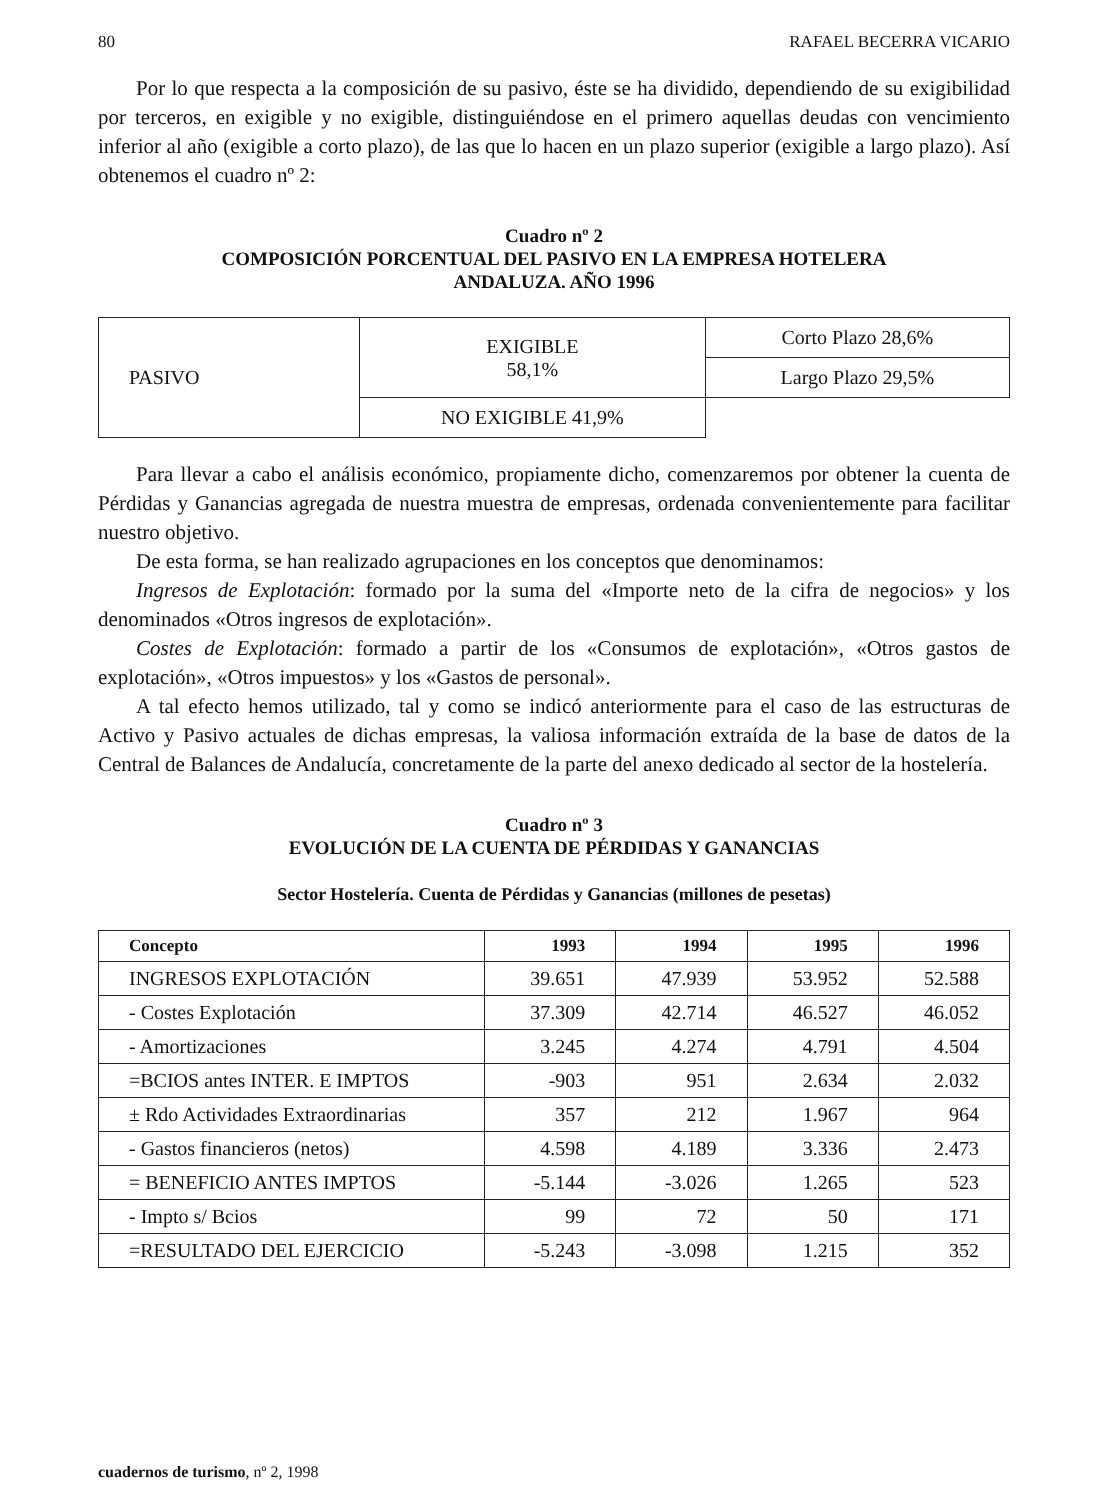80 RAFAEL BECERRA VICARIO
Por lo que respecta a la composición de su pasivo, éste se ha dividido, dependiendo de su exigibilidad por terceros, en exigible y no exigible, distinguiéndose en el primero aquellas deudas con vencimiento inferior al año (exigible a corto plazo), de las que lo hacen en un plazo superior (exigible a largo plazo). Así obtenemos el cuadro nº 2:
Cuadro nº 2
COMPOSICIÓN PORCENTUAL DEL PASIVO EN LA EMPRESA HOTELERA
ANDALUZA. AÑO 1996
| PASIVO | EXIGIBLE 58,1% | Corto Plazo 28,6% |
| | | Largo Plazo 29,5% |
| | NO EXIGIBLE 41,9% | |
Para llevar a cabo el análisis económico, propiamente dicho, comenzaremos por obtener la cuenta de Pérdidas y Ganancias agregada de nuestra muestra de empresas, ordenada convenientemente para facilitar nuestro objetivo.
De esta forma, se han realizado agrupaciones en los conceptos que denominamos:
Ingresos de Explotación: formado por la suma del «Importe neto de la cifra de negocios» y los denominados «Otros ingresos de explotación».
Costes de Explotación: formado a partir de los «Consumos de explotación», «Otros gastos de explotación», «Otros impuestos» y los «Gastos de personal».
A tal efecto hemos utilizado, tal y como se indicó anteriormente para el caso de las estructuras de Activo y Pasivo actuales de dichas empresas, la valiosa información extraída de la base de datos de la Central de Balances de Andalucía, concretamente de la parte del anexo dedicado al sector de la hostelería.
Cuadro nº 3
EVOLUCIÓN DE LA CUENTA DE PÉRDIDAS Y GANANCIAS
Sector Hostelería. Cuenta de Pérdidas y Ganancias (millones de pesetas)
| Concepto | 1993 | 1994 | 1995 | 1996 |
| --- | --- | --- | --- | --- |
| INGRESOS EXPLOTACIÓN | 39.651 | 47.939 | 53.952 | 52.588 |
| - Costes Explotación | 37.309 | 42.714 | 46.527 | 46.052 |
| - Amortizaciones | 3.245 | 4.274 | 4.791 | 4.504 |
| =BCIOS antes INTER. E IMPTOS | -903 | 951 | 2.634 | 2.032 |
| ± Rdo Actividades Extraordinarias | 357 | 212 | 1.967 | 964 |
| - Gastos financieros (netos) | 4.598 | 4.189 | 3.336 | 2.473 |
| = BENEFICIO ANTES IMPTOS | -5.144 | -3.026 | 1.265 | 523 |
| - Impto s/ Bcios | 99 | 72 | 50 | 171 |
| =RESULTADO DEL EJERCICIO | -5.243 | -3.098 | 1.215 | 352 |
cuadernos de turismo, nº 2, 1998